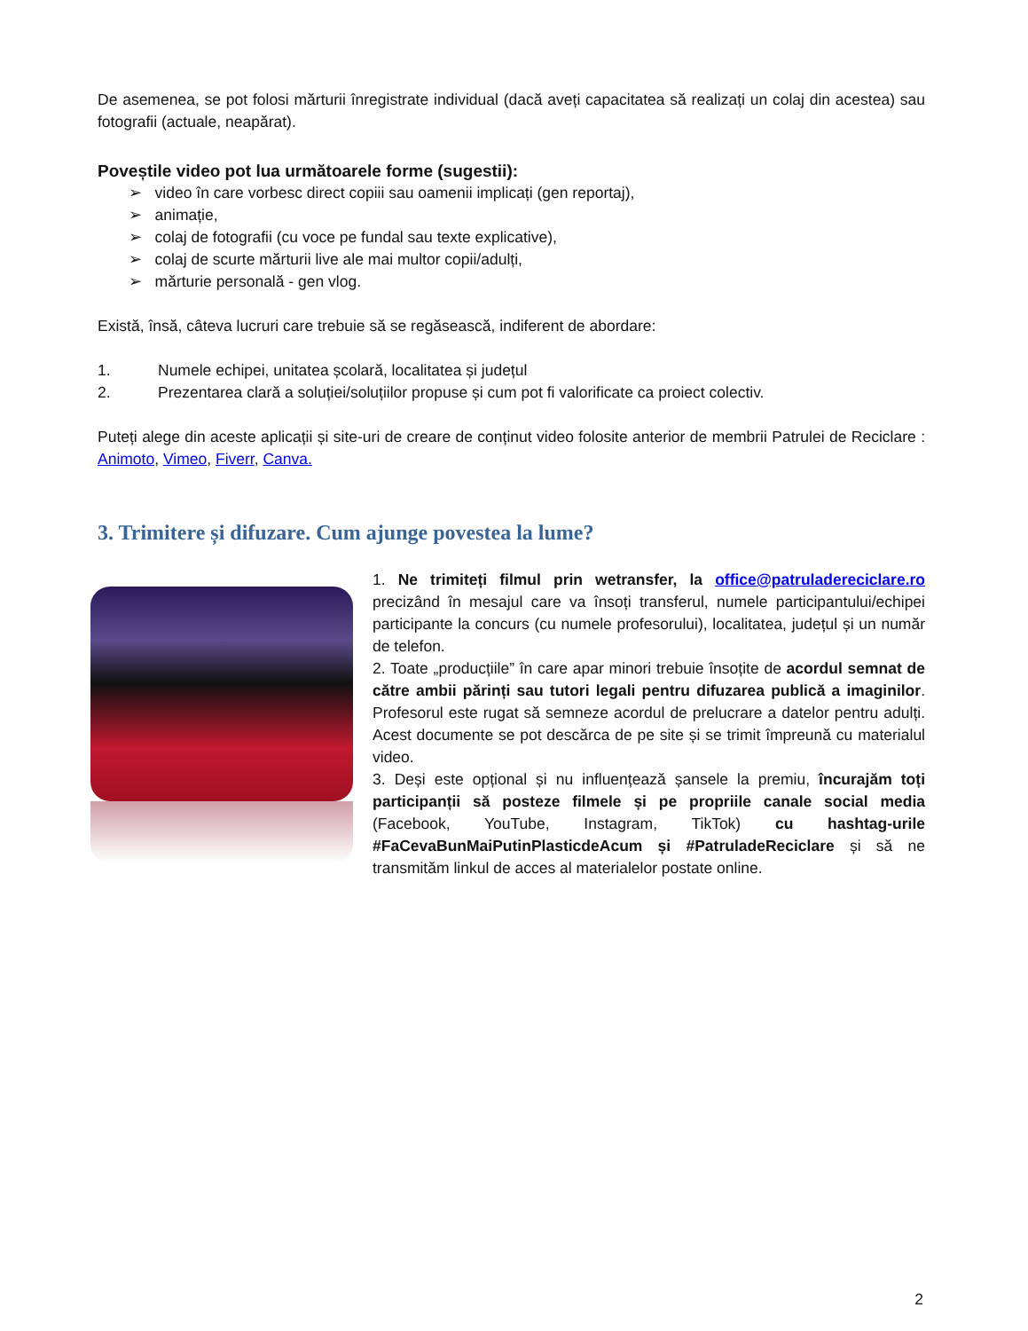De asemenea, se pot folosi mărturii înregistrate individual (dacă aveți capacitatea să realizați un colaj din acestea) sau fotografii (actuale, neapărat).
Poveștile video pot lua următoarele forme (sugestii):
➢ video în care vorbesc direct copiii sau oamenii implicați (gen reportaj),
➢ animație,
➢ colaj de fotografii (cu voce pe fundal sau texte explicative),
➢ colaj de scurte mărturii live ale mai multor copii/adulți,
➢ mărturie personală - gen vlog.
Există, însă, câteva lucruri care trebuie să se regăsească, indiferent de abordare:
1. Numele echipei, unitatea școlară, localitatea și județul
2. Prezentarea clară a soluției/soluțiilor propuse și cum pot fi valorificate ca proiect colectiv.
Puteți alege din aceste aplicații și site-uri de creare de conținut video folosite anterior de membrii Patrulei de Reciclare : Animoto, Vimeo, Fiverr, Canva.
3. Trimitere și difuzare. Cum ajunge povestea la lume?
1. Ne trimiteți filmul prin wetransfer, la office@patruladereciclare.ro precizând în mesajul care va însoți transferul, numele participantului/echipei participante la concurs (cu numele profesorului), localitatea, județul și un număr de telefon.
2. Toate „producțiile” în care apar minori trebuie însoțite de acordul semnat de către ambii părinți sau tutori legali pentru difuzarea publică a imaginilor. Profesorul este rugat să semneze acordul de prelucrare a datelor pentru adulți. Acest documente se pot descărca de pe site și se trimit împreună cu materialul video.
3. Deși este opțional și nu influențează șansele la premiu, încurajăm toți participanții să posteze filmele și pe propriile canale social media (Facebook, YouTube, Instagram, TikTok) cu hashtag-urile #FaCevaBunMaiPutinPlasticdeAcum și #PatruladeReciclare și să ne transmităm linkul de acces al materialelor postate online.
2